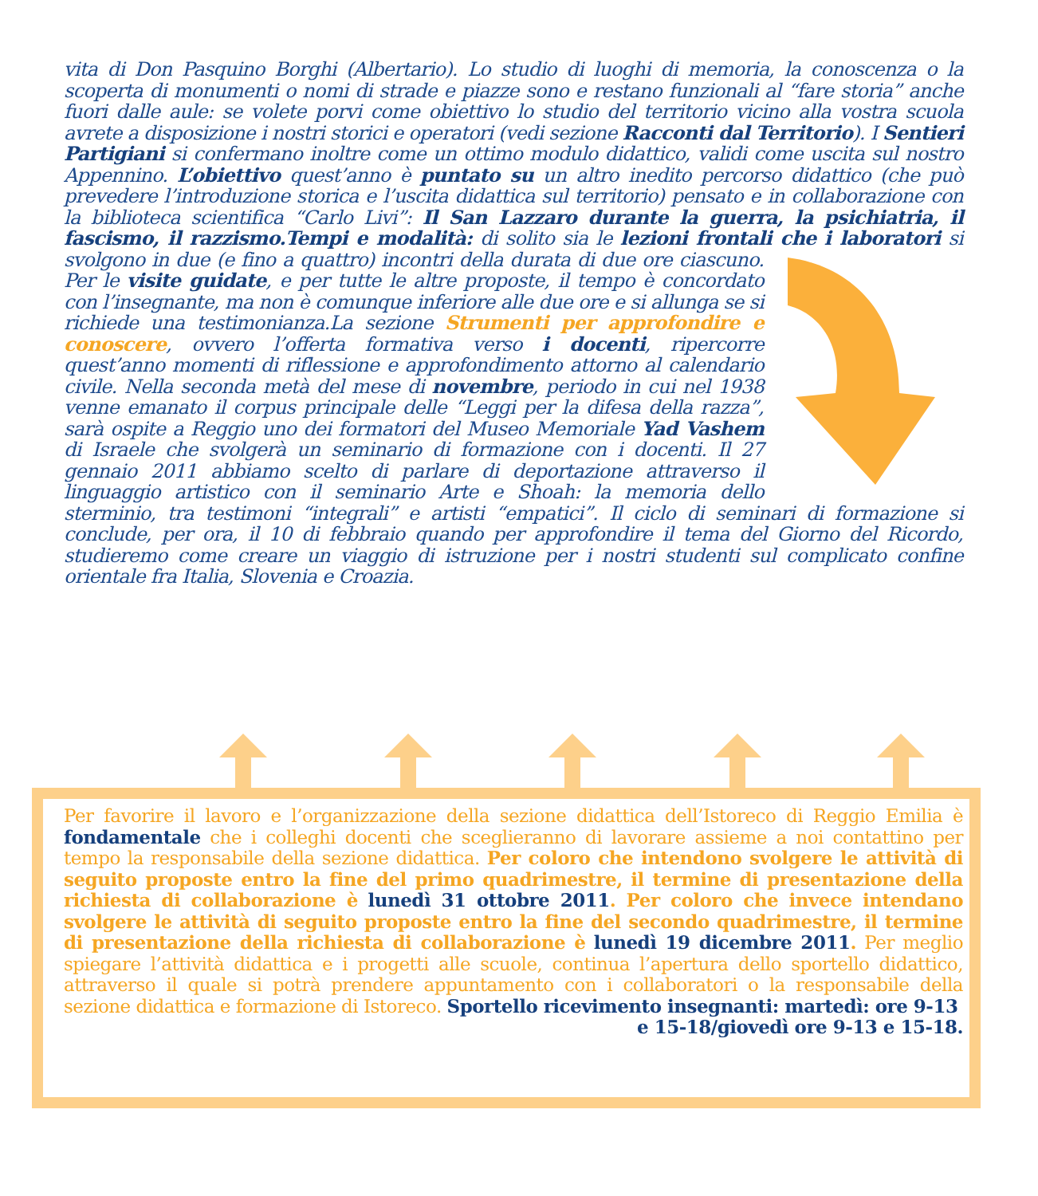vita di Don Pasquino Borghi (Albertario). Lo studio di luoghi di memoria, la conoscenza o la scoperta di monumenti o nomi di strade e piazze sono e restano funzionali al “fare storia” anche fuori dalle aule: se volete porvi come obiettivo lo studio del territorio vicino alla vostra scuola avrete a disposizione i nostri storici e operatori (vedi sezione Racconti dal Territorio). I Sentieri Partigiani si confermano inoltre come un ottimo modulo didattico, validi come uscita sul nostro Appennino. L’obiettivo quest’anno è puntato su un altro inedito percorso didattico (che può prevedere l’introduzione storica e l’uscita didattica sul territorio) pensato e in collaborazione con la biblioteca scientifica “Carlo Livi”: Il San Lazzaro durante la guerra, la psichiatria, il fascismo, il razzismo.Tempi e modalità: di solito sia le lezioni frontali che i laboratori si svolgono in due (e fino a quattro) incontri della durata di due ore ciascuno. Per le visite guidate, e per tutte le altre proposte, il tempo è concordato con l’insegnante, ma non è comunque inferiore alle due ore e si allunga se si richiede una testimonianza.La sezione Strumenti per approfondire e conoscere, ovvero l’offerta formativa verso i docenti, ripercorre quest’anno momenti di riflessione e approfondimento attorno al calendario civile. Nella seconda metà del mese di novembre, periodo in cui nel 1938 venne emanato il corpus principale delle “Leggi per la difesa della razza”, sarà ospite a Reggio uno dei formatori del Museo Memoriale Yad Vashem di Israele che svolgerà un seminario di formazione con i docenti. Il 27 gennaio 2011 abbiamo scelto di parlare di deportazione attraverso il linguaggio artistico con il seminario Arte e Shoah: la memoria dello sterminio, tra testimoni “integrali” e artisti “empatici”. Il ciclo di seminari di formazione si conclude, per ora, il 10 di febbraio quando per approfondire il tema del Giorno del Ricordo, studieremo come creare un viaggio di istruzione per i nostri studenti sul complicato confine orientale fra Italia, Slovenia e Croazia.
Per favorire il lavoro e l’organizzazione della sezione didattica dell’Istoreco di Reggio Emilia è fondamentale che i colleghi docenti che sceglieranno di lavorare assieme a noi contattino per tempo la responsabile della sezione didattica. Per coloro che intendono svolgere le attività di seguito proposte entro la fine del primo quadrimestre, il termine di presentazione della richiesta di collaborazione è lunedì 31 ottobre 2011. Per coloro che invece intendano svolgere le attività di seguito proposte entro la fine del secondo quadrimestre, il termine di presentazione della richiesta di collaborazione è lunedì 19 dicembre 2011. Per meglio spiegare l’attività didattica e i progetti alle scuole, continua l’apertura dello sportello didattico, attraverso il quale si potrà prendere appuntamento con i collaboratori o la responsabile della sezione didattica e formazione di Istoreco. Sportello ricevimento insegnanti: martedì: ore 9-13
e 15-18/giovedì ore 9-13 e 15-18.